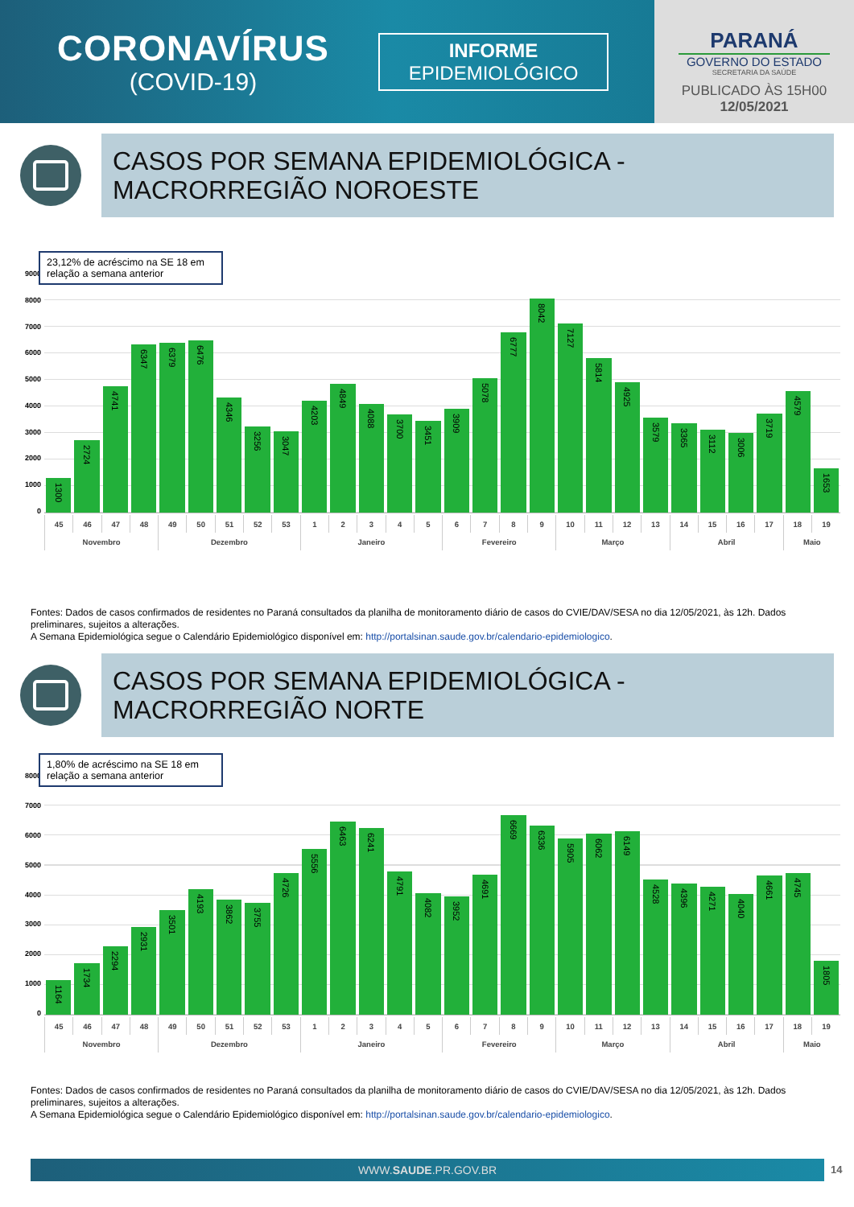CORONAVÍRUS
(COVID-19)
INFORME
EPIDEMIOLÓGICO
PARANÁ
GOVERNO DO ESTADO
SECRETARIA DA SAÚDE
PUBLICADO ÀS 15H00
12/05/2021
CASOS POR SEMANA EPIDEMIOLÓGICA -
MACRORREGIÃO NOROESTE
23,12% de acréscimo na SE 18 em relação a semana anterior
9000
8000
7000
6000
5000
4000
3000
2000
1000
0
1300
2724
4741
6347
6379
6476
4346
3256
3047
4203
4849
4088
3700
3451
3909
5078
6777
8042
7127
5814
4925
3579
3365
3112
3006
3719
4579
1653
| 45 | 46 | 47 | 48 | 49 | 50 | 51 | 52 | 53 | 1 | 2 | 3 | 4 | 5 | 6 | 7 | 8 | 9 | 10 | 11 | 12 | 13 | 14 | 15 | 16 | 17 | 18 | 19 |
| Novembro | | | | Dezembro | | | | | Janeiro | | | | | Fevereiro | | | | Março | | | | Abril | | | | Maio | |
Fontes: Dados de casos confirmados de residentes no Paraná consultados da planilha de monitoramento diário de casos do CVIE/DAV/SESA no dia 12/05/2021, às 12h. Dados preliminares, sujeitos a alterações.
A Semana Epidemiológica segue o Calendário Epidemiológico disponível em: http://portalsinan.saude.gov.br/calendario-epidemiologico.
CASOS POR SEMANA EPIDEMIOLÓGICA -
MACRORREGIÃO NORTE
1,80% de acréscimo na SE 18 em relação a semana anterior
8000
7000
6000
5000
4000
3000
2000
1000
0
1164
1734
2294
2931
3501
4193
3862
3755
4726
5556
6463
6241
4791
4082
3952
4691
6669
6336
5905
6062
6149
4528
4396
4271
4040
4661
4745
1805
| 45 | 46 | 47 | 48 | 49 | 50 | 51 | 52 | 53 | 1 | 2 | 3 | 4 | 5 | 6 | 7 | 8 | 9 | 10 | 11 | 12 | 13 | 14 | 15 | 16 | 17 | 18 | 19 |
| Novembro | | | | Dezembro | | | | | Janeiro | | | | | Fevereiro | | | | Março | | | | Abril | | | | Maio | |
Fontes: Dados de casos confirmados de residentes no Paraná consultados da planilha de monitoramento diário de casos do CVIE/DAV/SESA no dia 12/05/2021, às 12h. Dados preliminares, sujeitos a alterações.
A Semana Epidemiológica segue o Calendário Epidemiológico disponível em: http://portalsinan.saude.gov.br/calendario-epidemiologico.
WWW.SAUDE.PR.GOV.BR 14